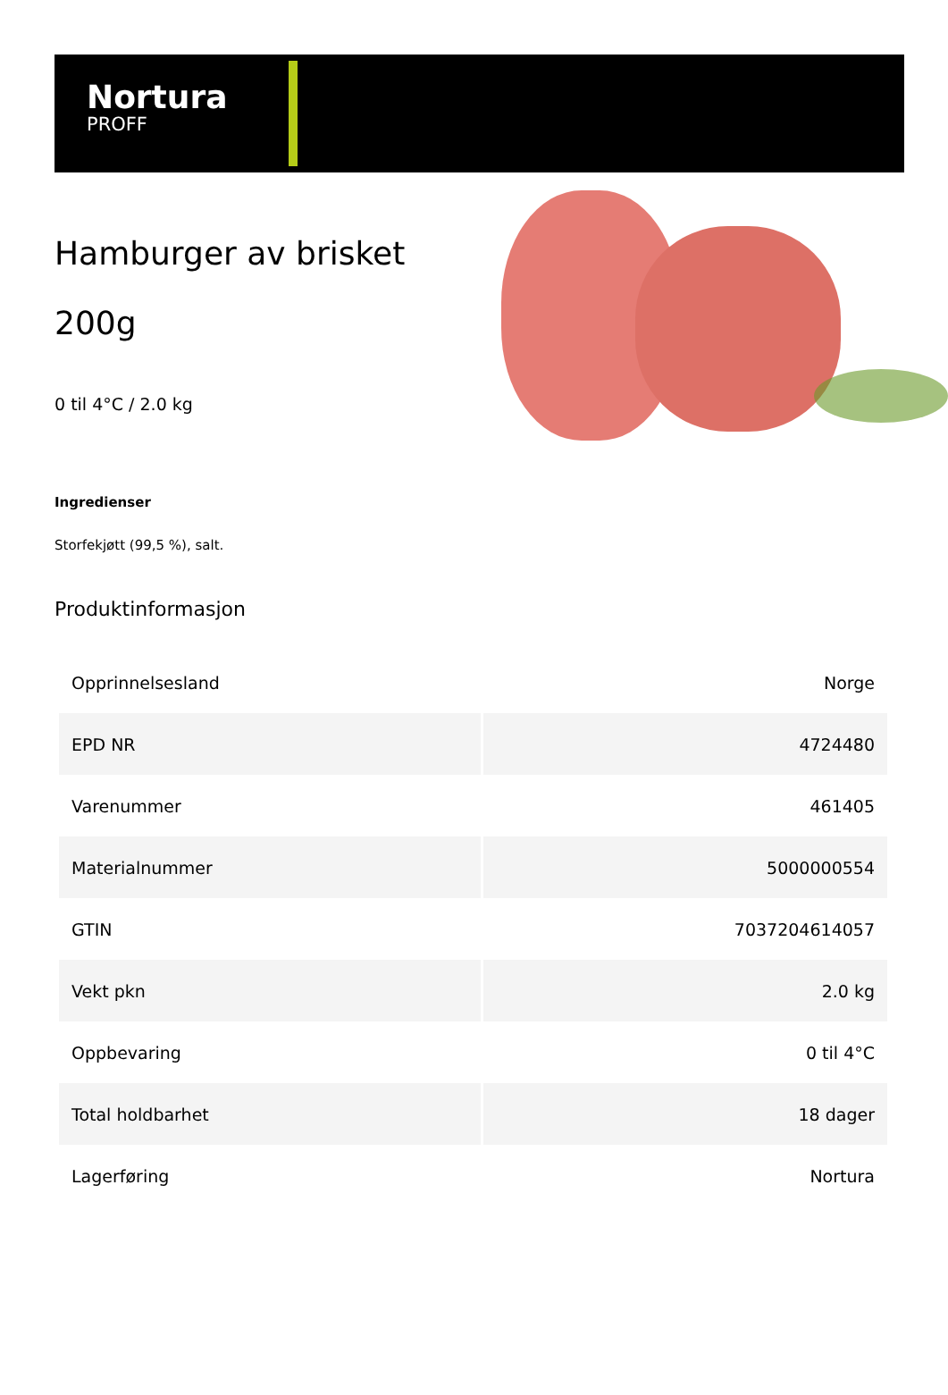Nortura
PROFF
Hamburger av brisket 200g
0 til 4°C / 2.0 kg
Ingredienser
Storfekjøtt (99,5 %), salt.
Produktinformasjon
| Opprinnelsesland | Norge |
| EPD NR | 4724480 |
| Varenummer | 461405 |
| Materialnummer | 5000000554 |
| GTIN | 7037204614057 |
| Vekt pkn | 2.0 kg |
| Oppbevaring | 0 til 4°C |
| Total holdbarhet | 18 dager |
| Lagerføring | Nortura |